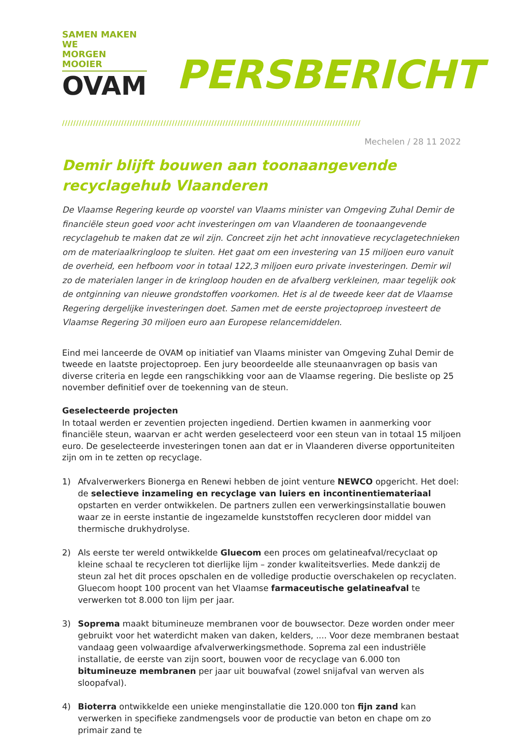SAMEN MAKEN WE
MORGEN MOOIER
OVAM
PERSBERICHT
//////////////////////////////////////////////////////////////////////////////////////////////////////////
Mechelen / 28 11 2022
Demir blijft bouwen aan toonaangevende recyclagehub Vlaanderen
De Vlaamse Regering keurde op voorstel van Vlaams minister van Omgeving Zuhal Demir de financiële steun goed voor acht investeringen om van Vlaanderen de toonaangevende recyclagehub te maken dat ze wil zijn. Concreet zijn het acht innovatieve recyclagetechnieken om de materiaalkringloop te sluiten. Het gaat om een investering van 15 miljoen euro vanuit de overheid, een hefboom voor in totaal 122,3 miljoen euro private investeringen. Demir wil zo de materialen langer in de kringloop houden en de afvalberg verkleinen, maar tegelijk ook de ontginning van nieuwe grondstoffen voorkomen. Het is al de tweede keer dat de Vlaamse Regering dergelijke investeringen doet. Samen met de eerste projectoproep investeert de Vlaamse Regering 30 miljoen euro aan Europese relancemiddelen.
Eind mei lanceerde de OVAM op initiatief van Vlaams minister van Omgeving Zuhal Demir de tweede en laatste projectoproep. Een jury beoordeelde alle steunaanvragen op basis van diverse criteria en legde een rangschikking voor aan de Vlaamse regering. Die besliste op 25 november definitief over de toekenning van de steun.
Geselecteerde projecten
In totaal werden er zeventien projecten ingediend. Dertien kwamen in aanmerking voor financiële steun, waarvan er acht werden geselecteerd voor een steun van in totaal 15 miljoen euro. De geselecteerde investeringen tonen aan dat er in Vlaanderen diverse opportuniteiten zijn om in te zetten op recyclage.
1) Afvalverwerkers Bionerga en Renewi hebben de joint venture NEWCO opgericht. Het doel: de selectieve inzameling en recyclage van luiers en incontinentiemateriaal opstarten en verder ontwikkelen. De partners zullen een verwerkingsinstallatie bouwen waar ze in eerste instantie de ingezamelde kunststoffen recycleren door middel van thermische drukhydrolyse.
2) Als eerste ter wereld ontwikkelde Gluecom een proces om gelatineafval/recyclaat op kleine schaal te recycleren tot dierlijke lijm – zonder kwaliteitsverlies. Mede dankzij de steun zal het dit proces opschalen en de volledige productie overschakelen op recyclaten. Gluecom hoopt 100 procent van het Vlaamse farmaceutische gelatineafval te verwerken tot 8.000 ton lijm per jaar.
3) Soprema maakt bitumineuze membranen voor de bouwsector. Deze worden onder meer gebruikt voor het waterdicht maken van daken, kelders, .... Voor deze membranen bestaat vandaag geen volwaardige afvalverwerkingsmethode. Soprema zal een industriële installatie, de eerste van zijn soort, bouwen voor de recyclage van 6.000 ton bitumineuze membranen per jaar uit bouwafval (zowel snijafval van werven als sloopafval).
4) Bioterra ontwikkelde een unieke menginstallatie die 120.000 ton fijn zand kan verwerken in specifieke zandmengsels voor de productie van beton en chape om zo primair zand te